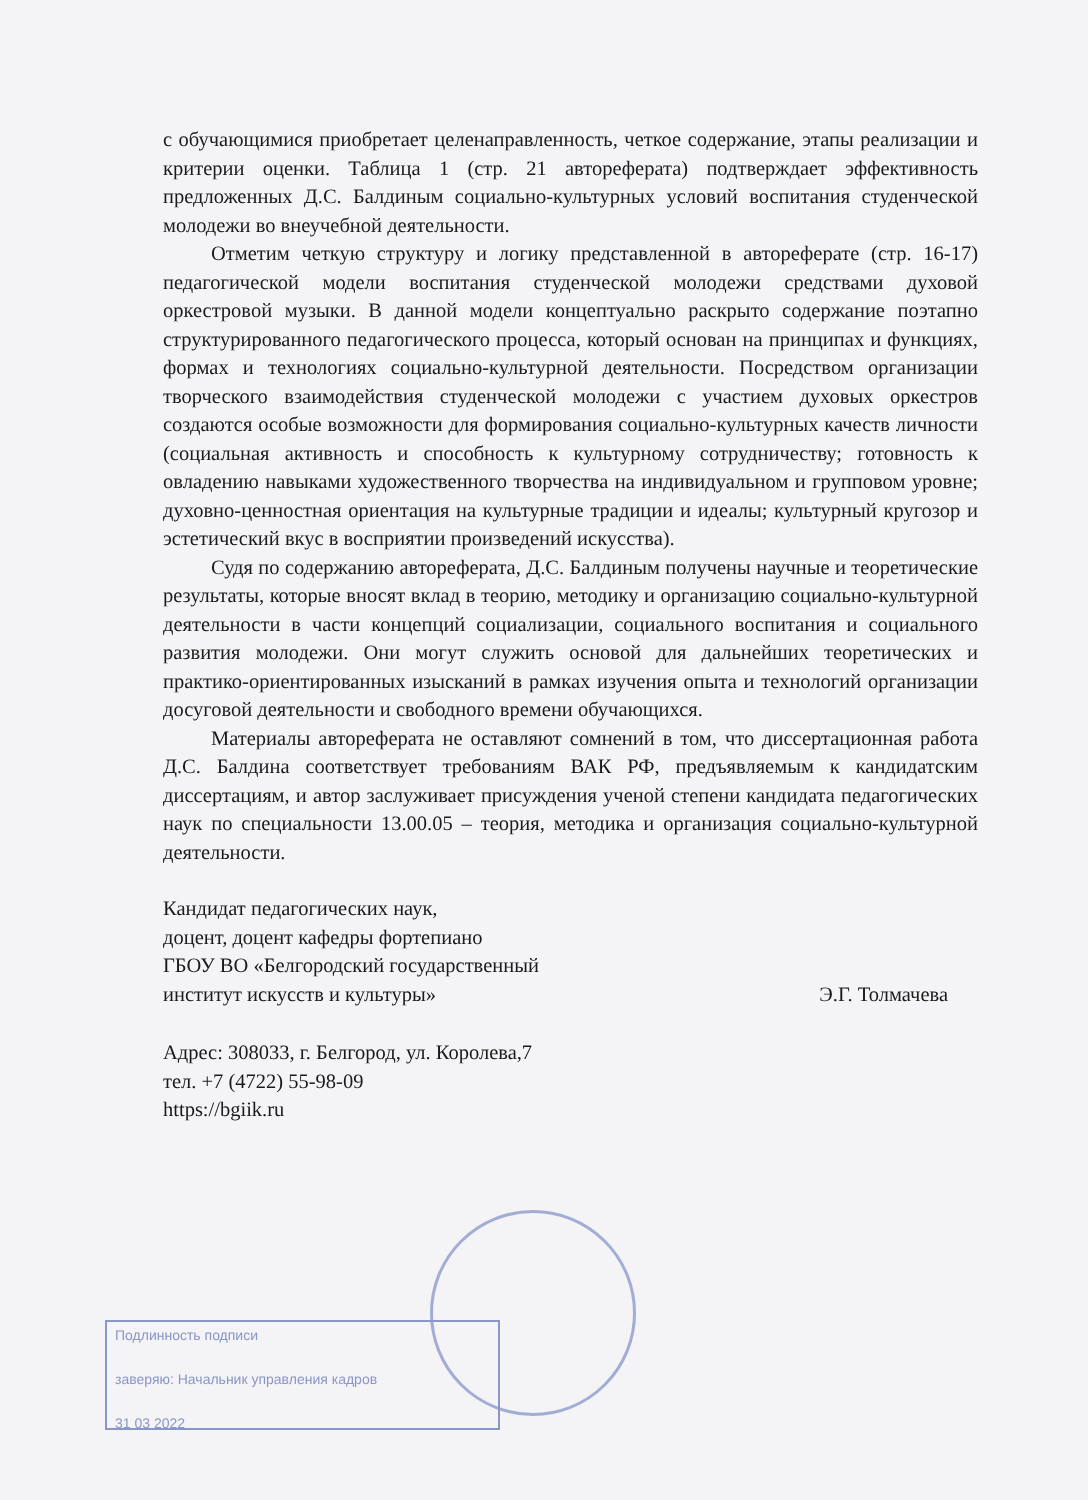с обучающимися приобретает целенаправленность, четкое содержание, этапы реализации и критерии оценки. Таблица 1 (стр. 21 автореферата) подтверждает эффективность предложенных Д.С. Балдиным социально-культурных условий воспитания студенческой молодежи во внеучебной деятельности.
Отметим четкую структуру и логику представленной в автореферате (стр. 16-17) педагогической модели воспитания студенческой молодежи средствами духовой оркестровой музыки. В данной модели концептуально раскрыто содержание поэтапно структурированного педагогического процесса, который основан на принципах и функциях, формах и технологиях социально-культурной деятельности. Посредством организации творческого взаимодействия студенческой молодежи с участием духовых оркестров создаются особые возможности для формирования социально-культурных качеств личности (социальная активность и способность к культурному сотрудничеству; готовность к овладению навыками художественного творчества на индивидуальном и групповом уровне; духовно-ценностная ориентация на культурные традиции и идеалы; культурный кругозор и эстетический вкус в восприятии произведений искусства).
Судя по содержанию автореферата, Д.С. Балдиным получены научные и теоретические результаты, которые вносят вклад в теорию, методику и организацию социально-культурной деятельности в части концепций социализации, социального воспитания и социального развития молодежи. Они могут служить основой для дальнейших теоретических и практико-ориентированных изысканий в рамках изучения опыта и технологий организации досуговой деятельности и свободного времени обучающихся.
Материалы автореферата не оставляют сомнений в том, что диссертационная работа Д.С. Балдина соответствует требованиям ВАК РФ, предъявляемым к кандидатским диссертациям, и автор заслуживает присуждения ученой степени кандидата педагогических наук по специальности 13.00.05 – теория, методика и организация социально-культурной деятельности.
Кандидат педагогических наук,
доцент, доцент кафедры фортепиано
ГБОУ ВО «Белгородский государственный
институт искусств и культуры»
Э.Г. Толмачева
Адрес: 308033, г. Белгород, ул. Королева,7
тел. +7 (4722) 55-98-09
https://bgiik.ru
Подлинность подписи
заверяю: Начальник управления кадров
31 03 2022